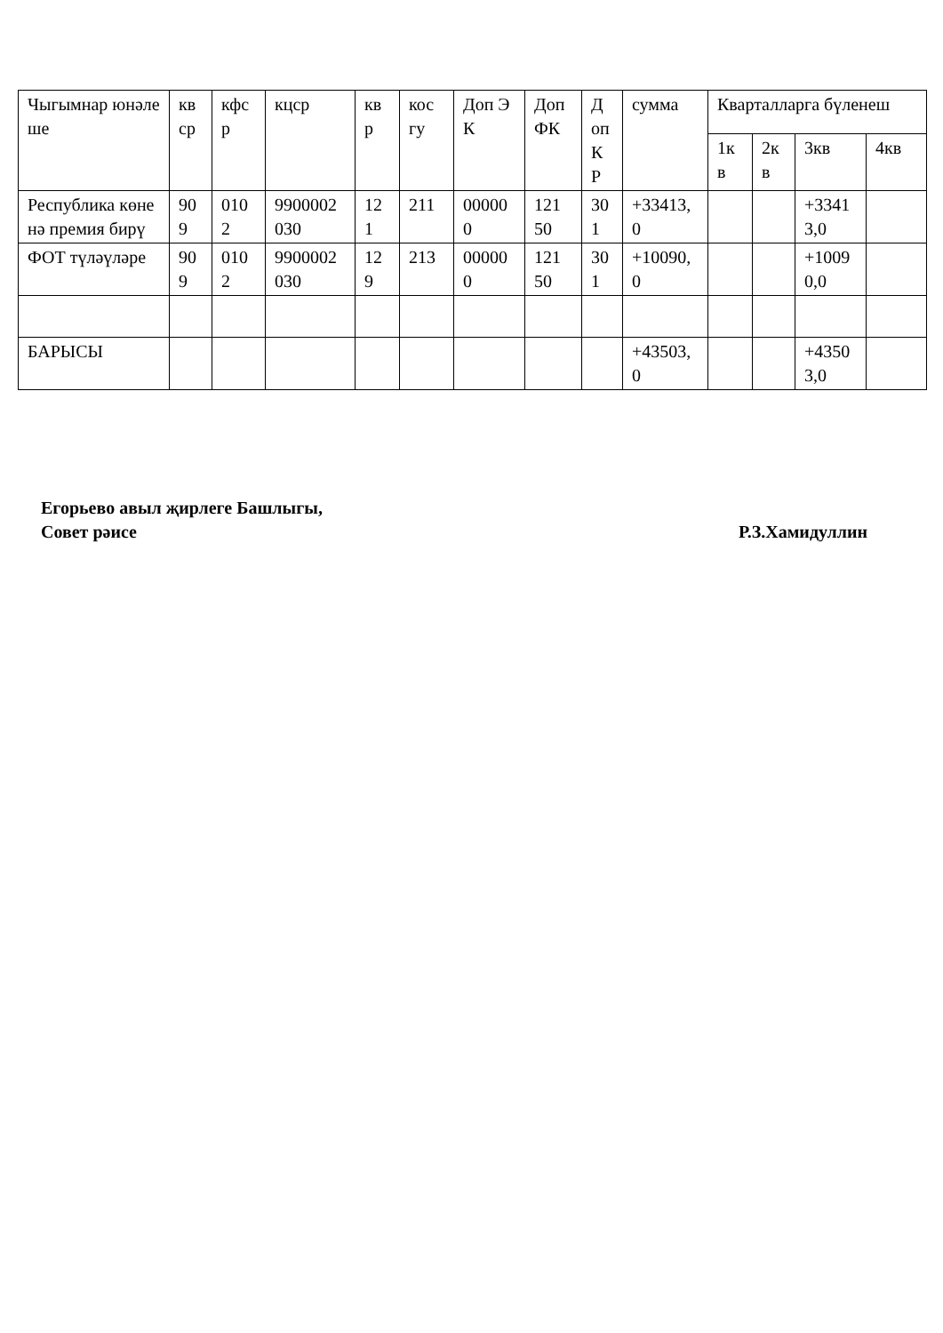| Чыгымнар юнәлеше | кв ср | кфс р | кцср | кв р | кос гу | Доп ЭК | Доп ФК | Д оп К Р | сумма | Кварталларга бүленеш | | | |
| --- | --- | --- | --- | --- | --- | --- | --- | --- | --- | --- | --- | --- | --- |
| | | | | | | | | | | 1к в | 2к в | 3кв | 4кв |
| Республика көненә премия бирү | 90 9 | 010 2 | 9900002 030 | 12 1 | 211 | 00000 0 | 121 50 | 30 1 | +33413, 0 | | | +3341 3,0 | |
| ФОТ түләүләре | 90 9 | 010 2 | 9900002 030 | 12 9 | 213 | 00000 0 | 121 50 | 30 1 | +10090, 0 | | | +1009 0,0 | |
| БАРЫСЫ | | | | | | | | | +43503, 0 | | | +4350 3,0 | |
Егорьево авыл җирлеге Башлыгы,
Совет рәисе Р.З.Хамидуллин